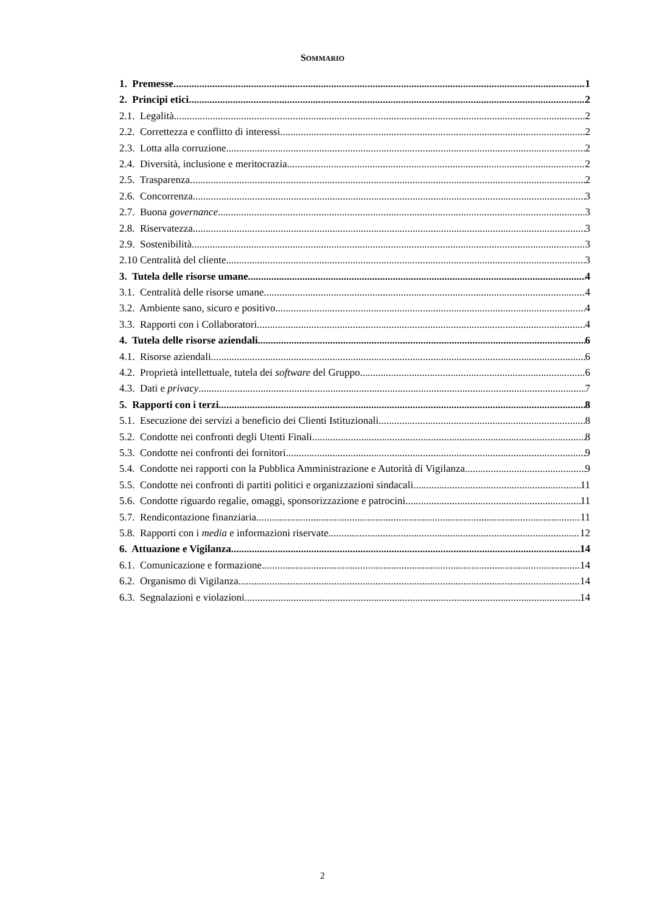SOMMARIO
1. Premesse 1
2. Principi etici 2
2.1. Legalità 2
2.2. Correttezza e conflitto di interessi 2
2.3. Lotta alla corruzione 2
2.4. Diversità, inclusione e meritocrazia 2
2.5. Trasparenza 2
2.6. Concorrenza 3
2.7. Buona governance 3
2.8. Riservatezza 3
2.9. Sostenibilità 3
2.10 Centralità del cliente 3
3. Tutela delle risorse umane 4
3.1. Centralità delle risorse umane 4
3.2. Ambiente sano, sicuro e positivo 4
3.3. Rapporti con i Collaboratori 4
4. Tutela delle risorse aziendali 6
4.1. Risorse aziendali 6
4.2. Proprietà intellettuale, tutela dei software del Gruppo 6
4.3. Dati e privacy 7
5. Rapporti con i terzi 8
5.1. Esecuzione dei servizi a beneficio dei Clienti Istituzionali 8
5.2. Condotte nei confronti degli Utenti Finali 8
5.3. Condotte nei confronti dei fornitori 9
5.4. Condotte nei rapporti con la Pubblica Amministrazione e Autorità di Vigilanza 9
5.5. Condotte nei confronti di partiti politici e organizzazioni sindacali 11
5.6. Condotte riguardo regalie, omaggi, sponsorizzazione e patrocini 11
5.7. Rendicontazione finanziaria 11
5.8. Rapporti con i media e informazioni riservate 12
6. Attuazione e Vigilanza 14
6.1. Comunicazione e formazione 14
6.2. Organismo di Vigilanza 14
6.3. Segnalazioni e violazioni 14
2